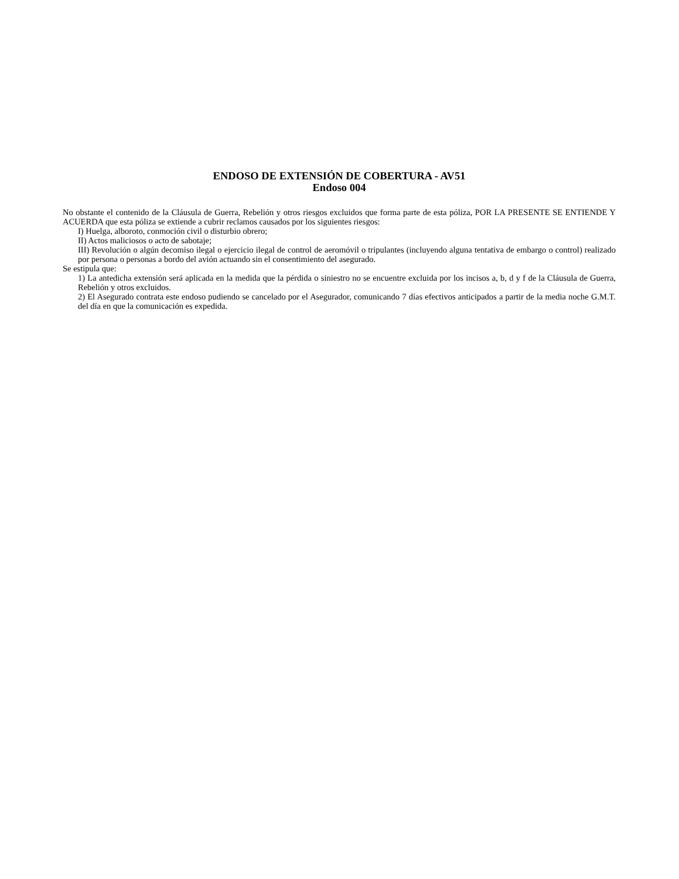ENDOSO DE EXTENSIÓN DE COBERTURA - AV51
Endoso 004
No obstante el contenido de la Cláusula de Guerra, Rebelión y otros riesgos excluidos que forma parte de esta póliza, POR LA PRESENTE SE ENTIENDE Y ACUERDA que esta póliza se extiende a cubrir reclamos causados por los siguientes riesgos:
I) Huelga, alboroto, conmoción civil o disturbio obrero;
II) Actos maliciosos o acto de sabotaje;
III) Revolución o algún decomiso ilegal o ejercicio ilegal de control de aeromóvil o tripulantes (incluyendo alguna tentativa de embargo o control) realizado por persona o personas a bordo del avión actuando sin el consentimiento del asegurado.
Se estipula que:
1) La antedicha extensión será aplicada en la medida que la pérdida o siniestro no se encuentre excluida por los incisos a, b, d y f de la Cláusula de Guerra, Rebelión y otros excluidos.
2) El Asegurado contrata este endoso pudiendo se cancelado por el Asegurador, comunicando 7 días efectivos anticipados a partir de la media noche G.M.T. del día en que la comunicación es expedida.